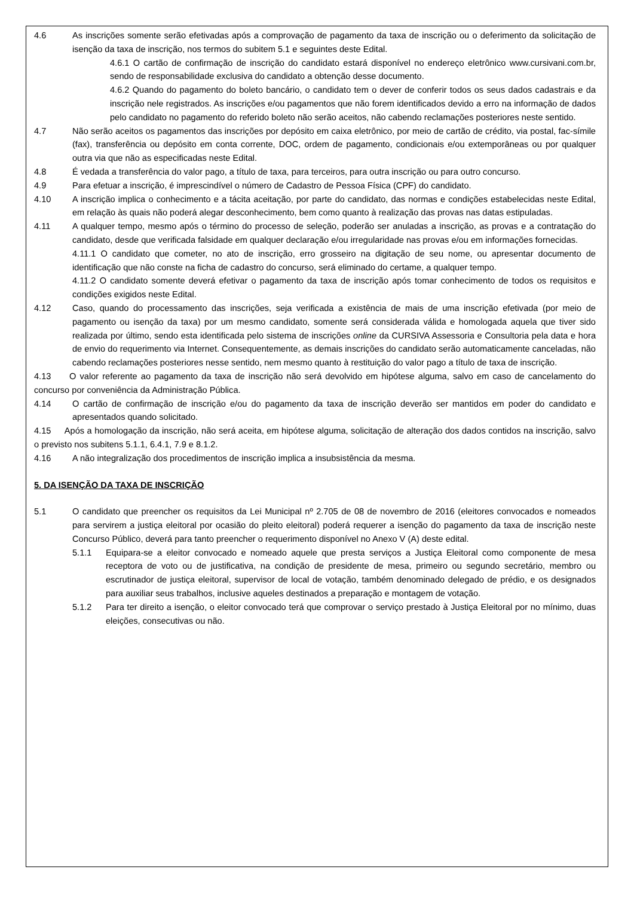4.6 As inscrições somente serão efetivadas após a comprovação de pagamento da taxa de inscrição ou o deferimento da solicitação de isenção da taxa de inscrição, nos termos do subitem 5.1 e seguintes deste Edital.
4.6.1 O cartão de confirmação de inscrição do candidato estará disponível no endereço eletrônico www.cursivani.com.br, sendo de responsabilidade exclusiva do candidato a obtenção desse documento.
4.6.2 Quando do pagamento do boleto bancário, o candidato tem o dever de conferir todos os seus dados cadastrais e da inscrição nele registrados. As inscrições e/ou pagamentos que não forem identificados devido a erro na informação de dados pelo candidato no pagamento do referido boleto não serão aceitos, não cabendo reclamações posteriores neste sentido.
4.7 Não serão aceitos os pagamentos das inscrições por depósito em caixa eletrônico, por meio de cartão de crédito, via postal, fac-símile (fax), transferência ou depósito em conta corrente, DOC, ordem de pagamento, condicionais e/ou extemporâneas ou por qualquer outra via que não as especificadas neste Edital.
4.8 É vedada a transferência do valor pago, a título de taxa, para terceiros, para outra inscrição ou para outro concurso.
4.9 Para efetuar a inscrição, é imprescindível o número de Cadastro de Pessoa Física (CPF) do candidato.
4.10 A inscrição implica o conhecimento e a tácita aceitação, por parte do candidato, das normas e condições estabelecidas neste Edital, em relação às quais não poderá alegar desconhecimento, bem como quanto à realização das provas nas datas estipuladas.
4.11 A qualquer tempo, mesmo após o término do processo de seleção, poderão ser anuladas a inscrição, as provas e a contratação do candidato, desde que verificada falsidade em qualquer declaração e/ou irregularidade nas provas e/ou em informações fornecidas.
4.11.1 O candidato que cometer, no ato de inscrição, erro grosseiro na digitação de seu nome, ou apresentar documento de identificação que não conste na ficha de cadastro do concurso, será eliminado do certame, a qualquer tempo.
4.11.2 O candidato somente deverá efetivar o pagamento da taxa de inscrição após tomar conhecimento de todos os requisitos e condições exigidos neste Edital.
4.12 Caso, quando do processamento das inscrições, seja verificada a existência de mais de uma inscrição efetivada (por meio de pagamento ou isenção da taxa) por um mesmo candidato, somente será considerada válida e homologada aquela que tiver sido realizada por último, sendo esta identificada pelo sistema de inscrições online da CURSIVA Assessoria e Consultoria pela data e hora de envio do requerimento via Internet. Consequentemente, as demais inscrições do candidato serão automaticamente canceladas, não cabendo reclamações posteriores nesse sentido, nem mesmo quanto à restituição do valor pago a título de taxa de inscrição.
4.13 O valor referente ao pagamento da taxa de inscrição não será devolvido em hipótese alguma, salvo em caso de cancelamento do concurso por conveniência da Administração Pública.
4.14 O cartão de confirmação de inscrição e/ou do pagamento da taxa de inscrição deverão ser mantidos em poder do candidato e apresentados quando solicitado.
4.15 Após a homologação da inscrição, não será aceita, em hipótese alguma, solicitação de alteração dos dados contidos na inscrição, salvo o previsto nos subitens 5.1.1, 6.4.1, 7.9 e 8.1.2.
4.16 A não integralização dos procedimentos de inscrição implica a insubsistência da mesma.
5. DA ISENÇÃO DA TAXA DE INSCRIÇÃO
5.1 O candidato que preencher os requisitos da Lei Municipal nº 2.705 de 08 de novembro de 2016 (eleitores convocados e nomeados para servirem a justiça eleitoral por ocasião do pleito eleitoral) poderá requerer a isenção do pagamento da taxa de inscrição neste Concurso Público, deverá para tanto preencher o requerimento disponível no Anexo V (A) deste edital.
5.1.1 Equipara-se a eleitor convocado e nomeado aquele que presta serviços a Justiça Eleitoral como componente de mesa receptora de voto ou de justificativa, na condição de presidente de mesa, primeiro ou segundo secretário, membro ou escrutinador de justiça eleitoral, supervisor de local de votação, também denominado delegado de prédio, e os designados para auxiliar seus trabalhos, inclusive aqueles destinados a preparação e montagem de votação.
5.1.2 Para ter direito a isenção, o eleitor convocado terá que comprovar o serviço prestado à Justiça Eleitoral por no mínimo, duas eleições, consecutivas ou não.